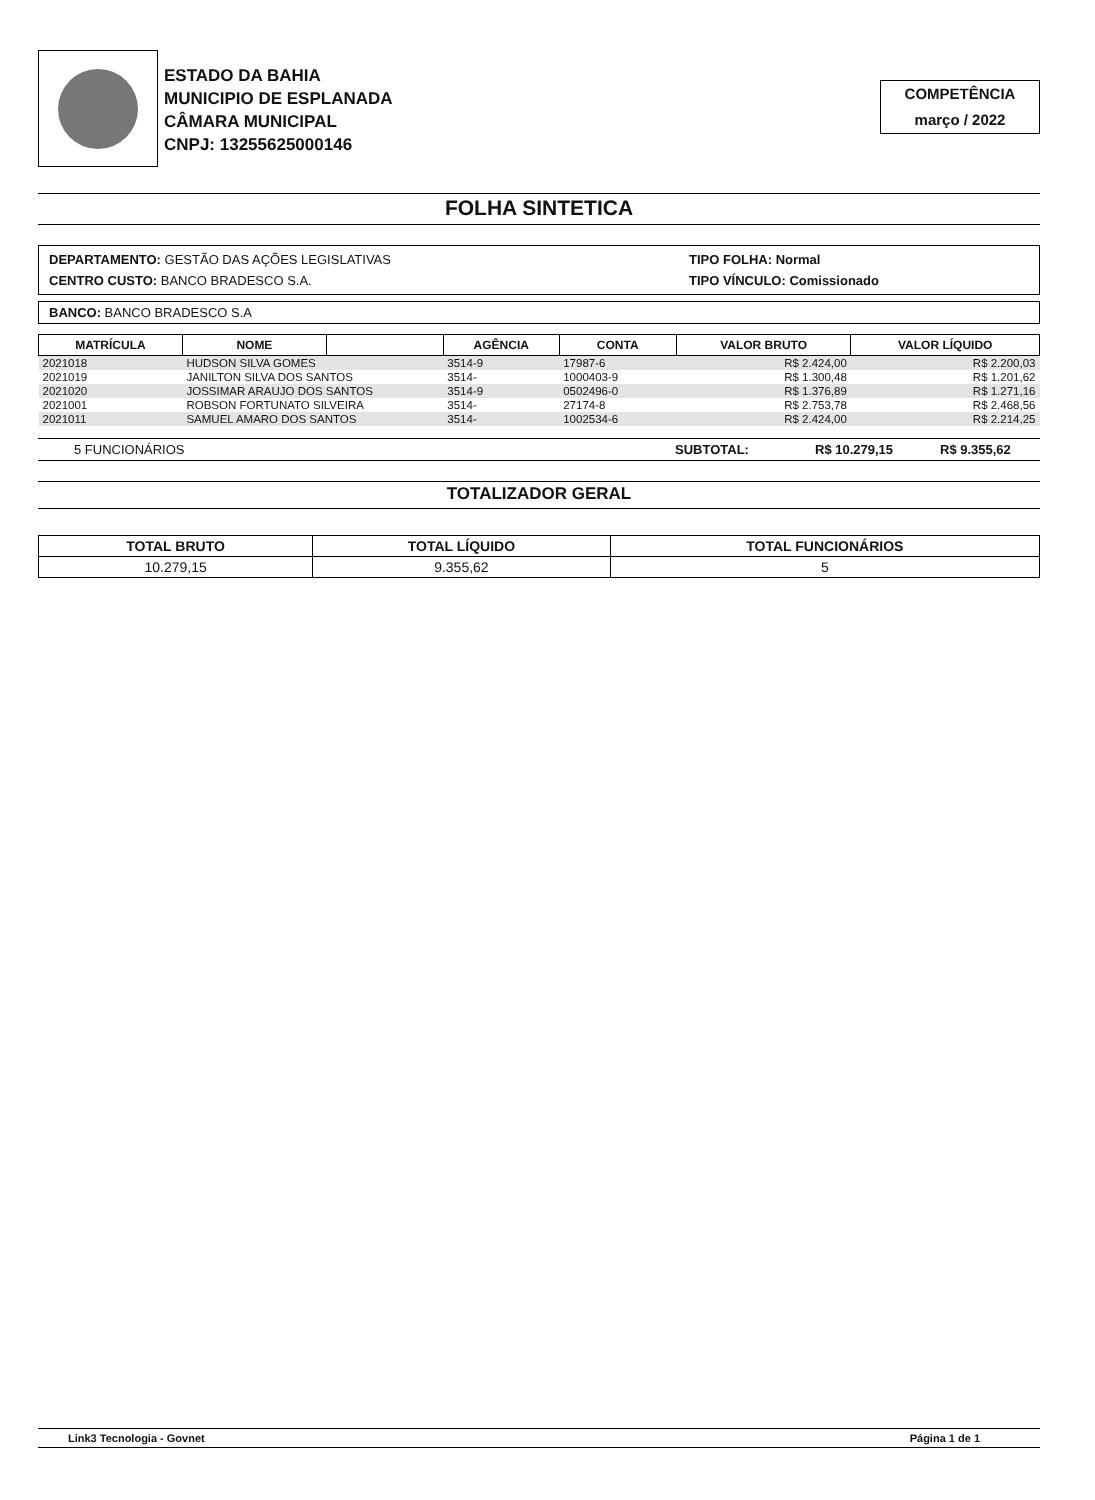ESTADO DA BAHIA
MUNICIPIO DE ESPLANADA
CÂMARA MUNICIPAL
CNPJ: 13255625000146
COMPETÊNCIA
março / 2022
FOLHA SINTETICA
DEPARTAMENTO: GESTÃO DAS AÇÕES LEGISLATIVAS
CENTRO CUSTO: BANCO BRADESCO S.A.
TIPO FOLHA: Normal
TIPO VÍNCULO: Comissionado
BANCO: BANCO BRADESCO S.A
| MATRÍCULA | NOME | | AGÊNCIA | CONTA | VALOR BRUTO | VALOR LÍQUIDO |
| --- | --- | --- | --- | --- | --- | --- |
| 2021018 | HUDSON SILVA GOMES | | 3514-9 | 17987-6 | R$ 2.424,00 | R$ 2.200,03 |
| 2021019 | JANILTON SILVA DOS SANTOS | | 3514- | 1000403-9 | R$ 1.300,48 | R$ 1.201,62 |
| 2021020 | JOSSIMAR ARAUJO DOS SANTOS | | 3514-9 | 0502496-0 | R$ 1.376,89 | R$ 1.271,16 |
| 2021001 | ROBSON FORTUNATO SILVEIRA | | 3514- | 27174-8 | R$ 2.753,78 | R$ 2.468,56 |
| 2021011 | SAMUEL AMARO DOS SANTOS | | 3514- | 1002534-6 | R$ 2.424,00 | R$ 2.214,25 |
5 FUNCIONÁRIOS SUBTOTAL: R$ 10.279,15 R$ 9.355,62
TOTALIZADOR GERAL
| TOTAL BRUTO | TOTAL LÍQUIDO | TOTAL FUNCIONÁRIOS |
| --- | --- | --- |
| 10.279,15 | 9.355,62 | 5 |
Link3 Tecnologia - Govnet Página 1 de 1